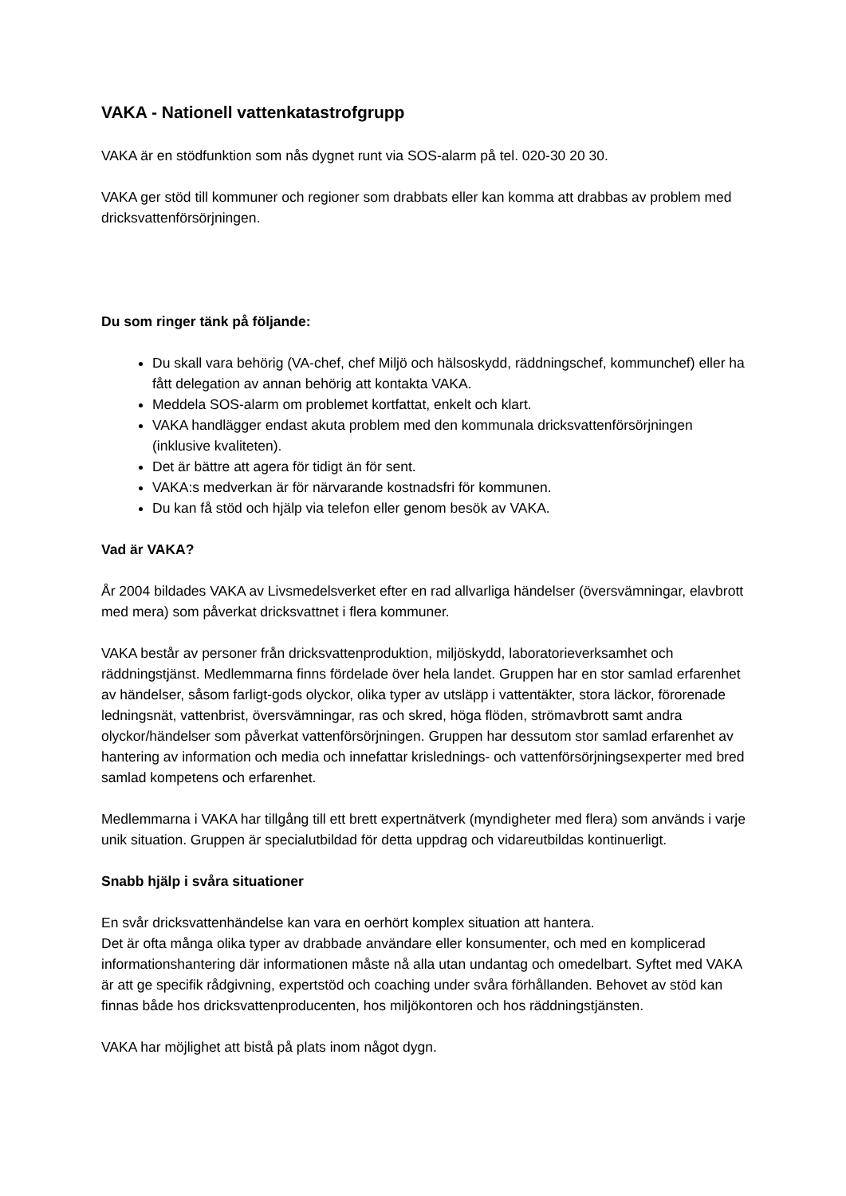VAKA - Nationell vattenkatastrofgrupp
VAKA är en stödfunktion som nås dygnet runt via SOS-alarm på tel. 020-30 20 30.
VAKA ger stöd till kommuner och regioner som drabbats eller kan komma att drabbas av problem med dricksvattenförsörjningen.
Du som ringer tänk på följande:
Du skall vara behörig (VA-chef, chef Miljö och hälsoskydd, räddningschef, kommunchef) eller ha fått delegation av annan behörig att kontakta VAKA.
Meddela SOS-alarm om problemet kortfattat, enkelt och klart.
VAKA handlägger endast akuta problem med den kommunala dricksvattenförsörjningen (inklusive kvaliteten).
Det är bättre att agera för tidigt än för sent.
VAKA:s medverkan är för närvarande kostnadsfri för kommunen.
Du kan få stöd och hjälp via telefon eller genom besök av VAKA.
Vad är VAKA?
År 2004 bildades VAKA av Livsmedelsverket efter en rad allvarliga händelser (översvämningar, elavbrott med mera) som påverkat dricksvattnet i flera kommuner.
VAKA består av personer från dricksvattenproduktion, miljöskydd, laboratorieverksamhet och räddningstjänst. Medlemmarna finns fördelade över hela landet. Gruppen har en stor samlad erfarenhet av händelser, såsom farligt-gods olyckor, olika typer av utsläpp i vattentäkter, stora läckor, förorenade ledningsnät, vattenbrist, översvämningar, ras och skred, höga flöden, strömavbrott samt andra olyckor/händelser som påverkat vattenförsörjningen. Gruppen har dessutom stor samlad erfarenhet av hantering av information och media och innefattar krislednings- och vattenförsörjningsexperter med bred samlad kompetens och erfarenhet.
Medlemmarna i VAKA har tillgång till ett brett expertnätverk (myndigheter med flera) som används i varje unik situation. Gruppen är specialutbildad för detta uppdrag och vidareutbildas kontinuerligt.
Snabb hjälp i svåra situationer
En svår dricksvattenhändelse kan vara en oerhört komplex situation att hantera.
Det är ofta många olika typer av drabbade användare eller konsumenter, och med en komplicerad informationshantering där informationen måste nå alla utan undantag och omedelbart. Syftet med VAKA är att ge specifik rådgivning, expertstöd och coaching under svåra förhållanden. Behovet av stöd kan finnas både hos dricksvattenproducenten, hos miljökontoren och hos räddningstjänsten.
VAKA har möjlighet att bistå på plats inom något dygn.